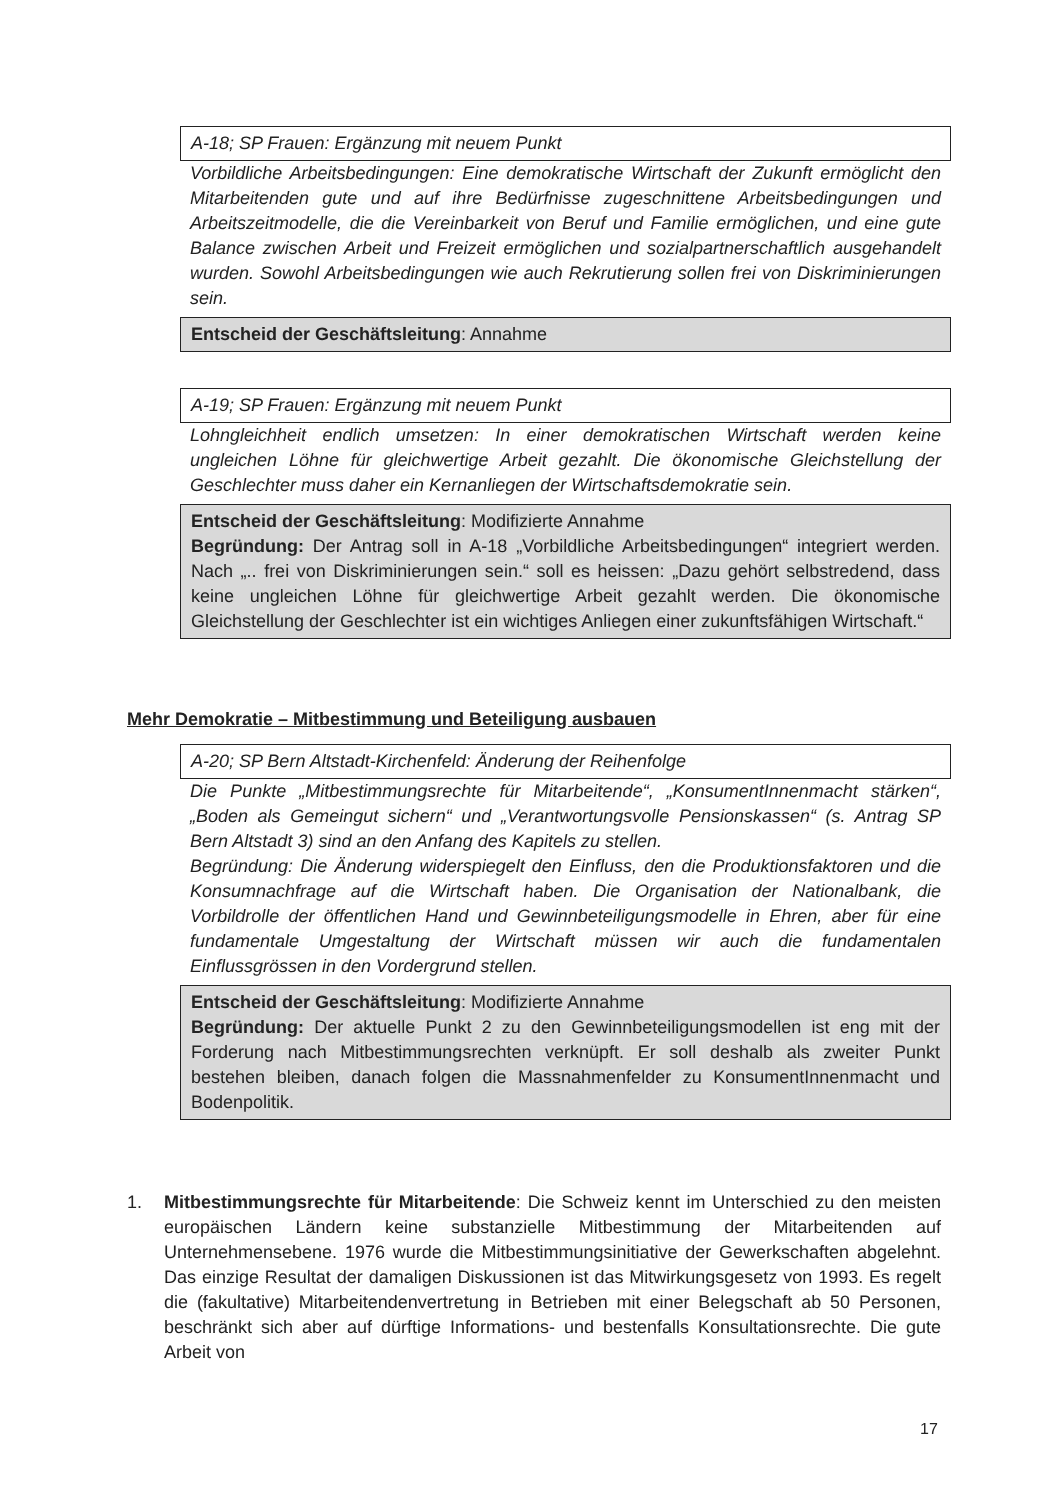A-18; SP Frauen: Ergänzung mit neuem Punkt
Vorbildliche Arbeitsbedingungen: Eine demokratische Wirtschaft der Zukunft ermöglicht den Mitarbeitenden gute und auf ihre Bedürfnisse zugeschnittene Arbeitsbedingungen und Arbeitszeitmodelle, die die Vereinbarkeit von Beruf und Familie ermöglichen, und eine gute Balance zwischen Arbeit und Freizeit ermöglichen und sozialpartnerschaftlich ausgehandelt wurden. Sowohl Arbeitsbedingungen wie auch Rekrutierung sollen frei von Diskriminierungen sein.
Entscheid der Geschäftsleitung: Annahme
A-19; SP Frauen: Ergänzung mit neuem Punkt
Lohngleichheit endlich umsetzen: In einer demokratischen Wirtschaft werden keine ungleichen Löhne für gleichwertige Arbeit gezahlt. Die ökonomische Gleichstellung der Geschlechter muss daher ein Kernanliegen der Wirtschaftsdemokratie sein.
Entscheid der Geschäftsleitung: Modifizierte Annahme
Begründung: Der Antrag soll in A-18 „Vorbildliche Arbeitsbedingungen“ integriert werden. Nach „.. frei von Diskriminierungen sein.“ soll es heissen: „Dazu gehört selbstredend, dass keine ungleichen Löhne für gleichwertige Arbeit gezahlt werden. Die ökonomische Gleichstellung der Geschlechter ist ein wichtiges Anliegen einer zukunftsfähigen Wirtschaft.“
Mehr Demokratie – Mitbestimmung und Beteiligung ausbauen
A-20; SP Bern Altstadt-Kirchenfeld: Änderung der Reihenfolge
Die Punkte „Mitbestimmungsrechte für Mitarbeitende“, „KonsumentInnenmacht stärken“, „Boden als Gemeingut sichern“ und „Verantwortungsvolle Pensionskassen“ (s. Antrag SP Bern Altstadt 3) sind an den Anfang des Kapitels zu stellen.
Begründung: Die Änderung widerspiegelt den Einfluss, den die Produktionsfaktoren und die Konsumnachfrage auf die Wirtschaft haben. Die Organisation der Nationalbank, die Vorbildrolle der öffentlichen Hand und Gewinnbeteiligungsmodelle in Ehren, aber für eine fundamentale Umgestaltung der Wirtschaft müssen wir auch die fundamentalen Einflussgrössen in den Vordergrund stellen.
Entscheid der Geschäftsleitung: Modifizierte Annahme
Begründung: Der aktuelle Punkt 2 zu den Gewinnbeteiligungsmodellen ist eng mit der Forderung nach Mitbestimmungsrechten verknüpft. Er soll deshalb als zweiter Punkt bestehen bleiben, danach folgen die Massnahmenfelder zu KonsumentInnenmacht und Bodenpolitik.
1. Mitbestimmungsrechte für Mitarbeitende: Die Schweiz kennt im Unterschied zu den meisten europäischen Ländern keine substanzielle Mitbestimmung der Mitarbeitenden auf Unternehmensebene. 1976 wurde die Mitbestimmungsinitiative der Gewerkschaften abgelehnt. Das einzige Resultat der damaligen Diskussionen ist das Mitwirkungsgesetz von 1993. Es regelt die (fakultative) Mitarbeitendenvertretung in Betrieben mit einer Belegschaft ab 50 Personen, beschränkt sich aber auf dürftige Informations- und bestenfalls Konsultationsrechte. Die gute Arbeit von
17